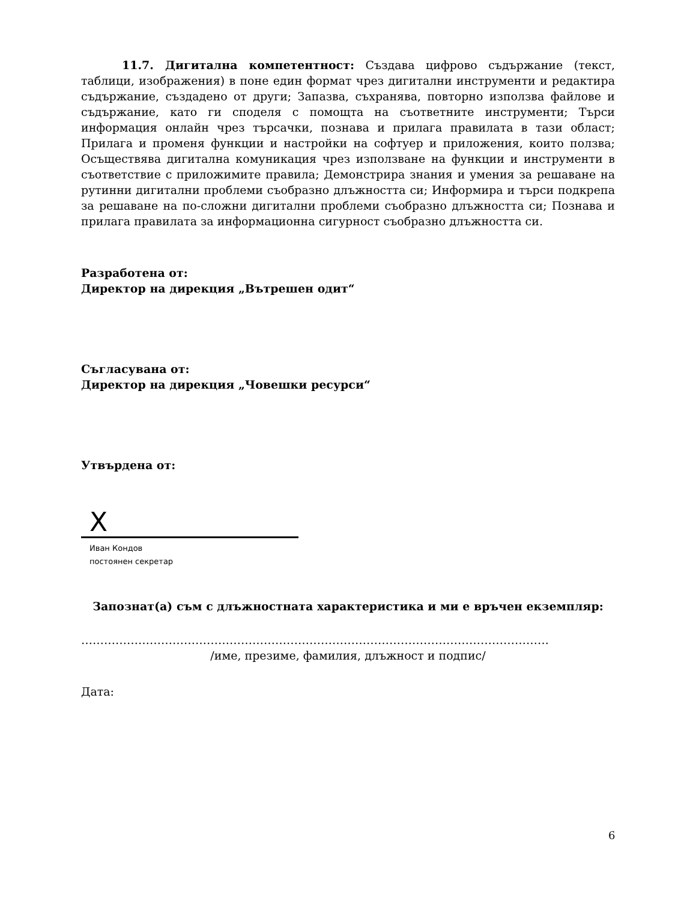11.7. Дигитална компетентност: Създава цифрово съдържание (текст, таблици, изображения) в поне един формат чрез дигитални инструменти и редактира съдържание, създадено от други; Запазва, съхранява, повторно използва файлове и съдържание, като ги споделя с помощта на съответните инструменти; Търси информация онлайн чрез търсачки, познава и прилага правилата в тази област; Прилага и променя функции и настройки на софтуер и приложения, които ползва; Осъществява дигитална комуникация чрез използване на функции и инструменти в съответствие с приложимите правила; Демонстрира знания и умения за решаване на рутинни дигитални проблеми съобразно длъжността си; Информира и търси подкрепа за решаване на по-сложни дигитални проблеми съобразно длъжността си; Познава и прилага правилата за информационна сигурност съобразно длъжността си.
Разработена от:
Директор на дирекция „Вътрешен одит“
Съгласувана от:
Директор на дирекция „Човешки ресурси“
Утвърдена от:
X
Иван Кондов
постоянен секретар
Запознат(а) съм с длъжностната характеристика и ми е връчен екземпляр:
……………………………………………………………………………………………………………
/име, презиме, фамилия, длъжност и подпис/
Дата:
6